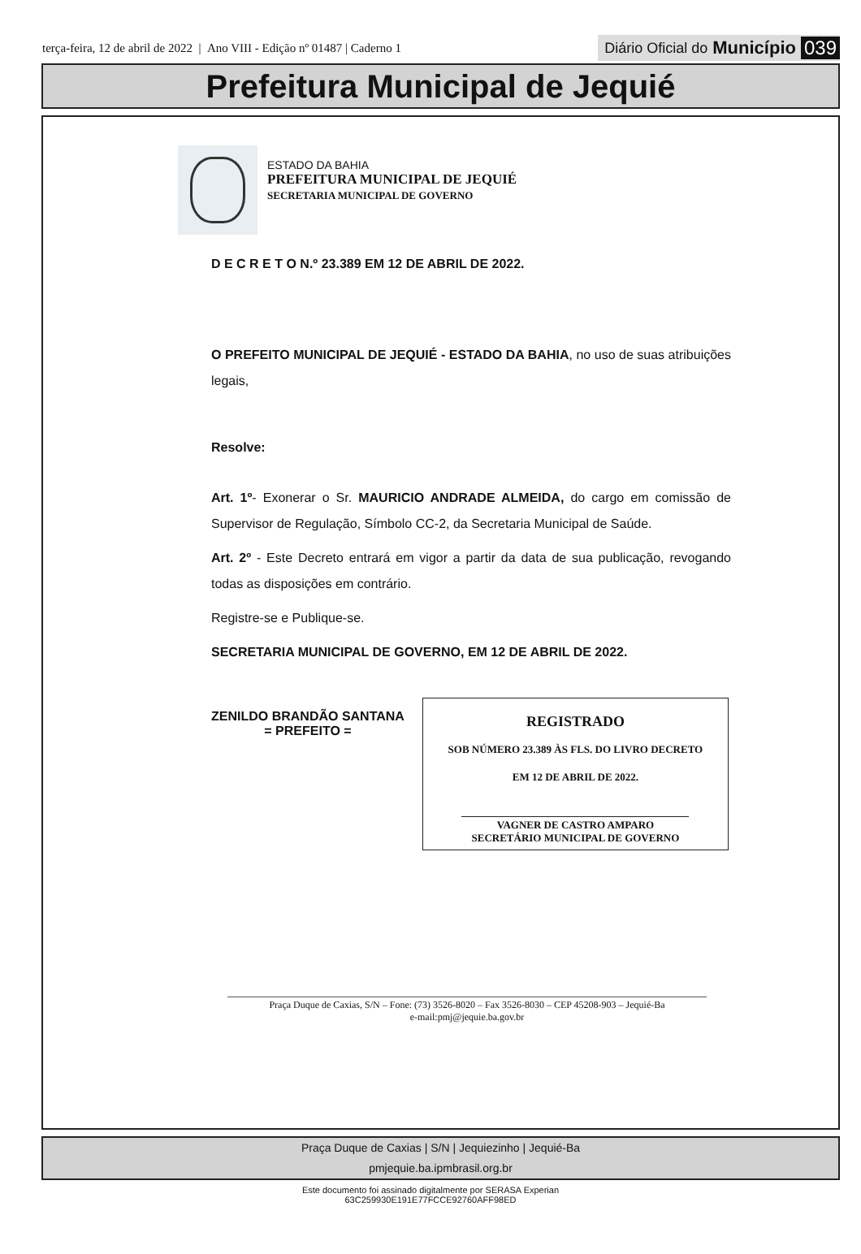terça-feira, 12 de abril de 2022 | Ano VIII - Edição nº 01487 | Caderno 1
Diário Oficial do Município 039
Prefeitura Municipal de Jequié
ESTADO DA BAHIA
PREFEITURA MUNICIPAL DE JEQUIÉ
SECRETARIA MUNICIPAL DE GOVERNO
D E C R E T O N.º 23.389 EM 12 DE ABRIL DE 2022.
O PREFEITO MUNICIPAL DE JEQUIÉ - ESTADO DA BAHIA, no uso de suas atribuições legais,
Resolve:
Art. 1º- Exonerar o Sr. MAURICIO ANDRADE ALMEIDA, do cargo em comissão de Supervisor de Regulação, Símbolo CC-2, da Secretaria Municipal de Saúde.
Art. 2º - Este Decreto entrará em vigor a partir da data de sua publicação, revogando todas as disposições em contrário.
Registre-se e Publique-se.
SECRETARIA MUNICIPAL DE GOVERNO, EM 12 DE ABRIL DE 2022.
ZENILDO BRANDÃO SANTANA
= PREFEITO =
REGISTRADO
SOB NÚMERO 23.389 ÀS FLS. DO LIVRO DECRETO
EM 12 DE ABRIL DE 2022.
VAGNER DE CASTRO AMPARO
SECRETÁRIO MUNICIPAL DE GOVERNO
Praça Duque de Caxias, S/N – Fone: (73) 3526-8020 – Fax 3526-8030 – CEP 45208-903 – Jequié-Ba
e-mail:pmj@jequie.ba.gov.br
Praça Duque de Caxias | S/N | Jequiezinho | Jequié-Ba
pmjequie.ba.ipmbrasil.org.br
Este documento foi assinado digitalmente por SERASA Experian
63C259930E191E77FCCE92760AFF98ED